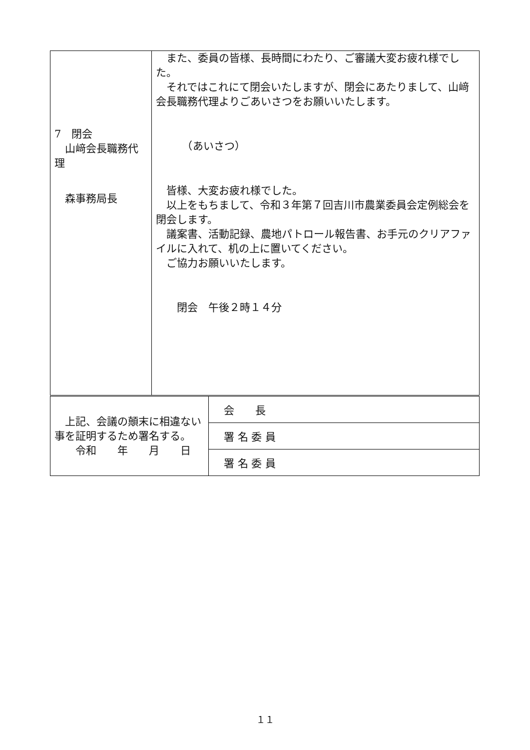| 7 閉会 山﨑会長職務代理 森事務局長 | また、委員の皆様、長時間にわたり、ご審議大変お疲れ様でした。 それではこれにて閉会いたしますが、閉会にあたりまして、山﨑会長職務代理よりごあいさつをお願いいたします。 （あいさつ） 皆様、大変お疲れ様でした。 以上をもちまして、令和３年第７回吉川市農業委員会定例総会を閉会します。 議案書、活動記録、農地パトロール報告書、お手元のクリアファイルに入れて、机の上に置いてください。 ご協力お願いいたします。 閉会 午後２時１４分 |
| 上記、会議の顛末に相違ない事を証明するため署名する。 令和 年 月 日 | 会 長 |
| | 署 名 委 員 |
| | 署 名 委 員 |
１１